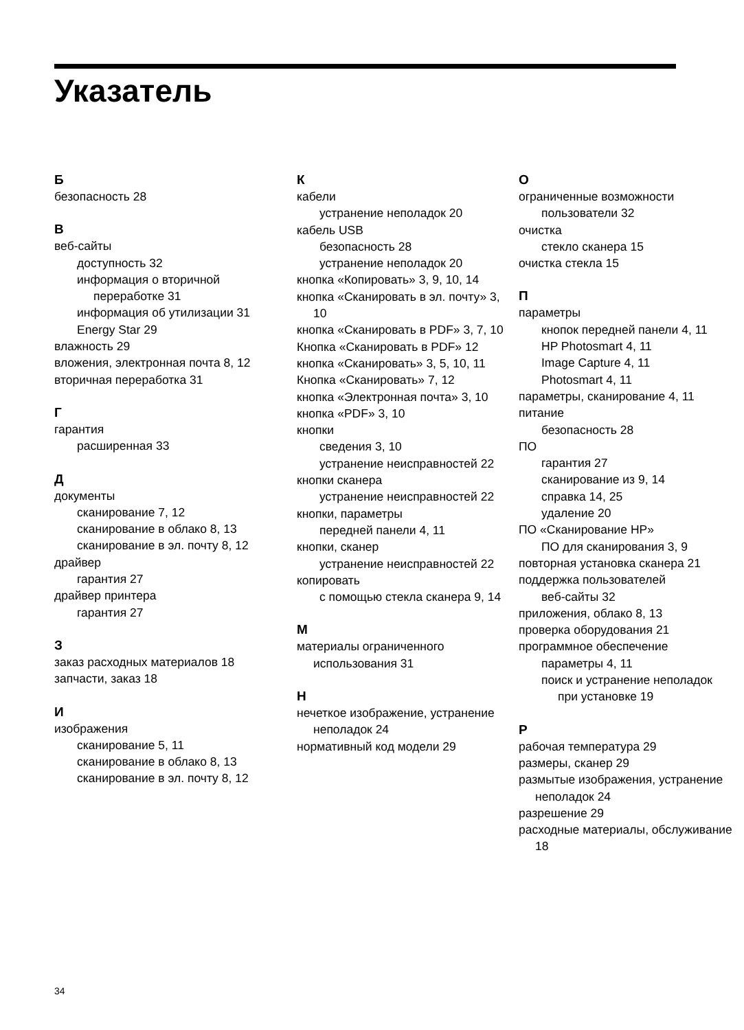Указатель
Б
безопасность 28
В
веб-сайты
доступность 32
информация о вторичной переработке 31
информация об утилизации 31
Energy Star 29
влажность 29
вложения, электронная почта 8, 12
вторичная переработка 31
Г
гарантия
расширенная 33
Д
документы
сканирование 7, 12
сканирование в облако 8, 13
сканирование в эл. почту 8, 12
драйвер
гарантия 27
драйвер принтера
гарантия 27
З
заказ расходных материалов 18
запчасти, заказ 18
И
изображения
сканирование 5, 11
сканирование в облако 8, 13
сканирование в эл. почту 8, 12
К
кабели
устранение неполадок 20
кабель USB
безопасность 28
устранение неполадок 20
кнопка «Копировать» 3, 9, 10, 14
кнопка «Сканировать в эл. почту» 3, 10
кнопка «Сканировать в PDF» 3, 7, 10
Кнопка «Сканировать в PDF» 12
кнопка «Сканировать» 3, 5, 10, 11
Кнопка «Сканировать» 7, 12
кнопка «Электронная почта» 3, 10
кнопка «PDF» 3, 10
кнопки
сведения 3, 10
устранение неисправностей 22
кнопки сканера
устранение неисправностей 22
кнопки, параметры
передней панели 4, 11
кнопки, сканер
устранение неисправностей 22
копировать
с помощью стекла сканера 9, 14
М
материалы ограниченного использования 31
Н
нечеткое изображение, устранение неполадок 24
нормативный код модели 29
О
ограниченные возможности
пользователи 32
очистка
стекло сканера 15
очистка стекла 15
П
параметры
кнопок передней панели 4, 11
HP Photosmart 4, 11
Image Capture 4, 11
Photosmart 4, 11
параметры, сканирование 4, 11
питание
безопасность 28
ПО
гарантия 27
сканирование из 9, 14
справка 14, 25
удаление 20
ПО «Сканирование HP»
ПО для сканирования 3, 9
повторная установка сканера 21
поддержка пользователей
веб-сайты 32
приложения, облако 8, 13
проверка оборудования 21
программное обеспечение
параметры 4, 11
поиск и устранение неполадок при установке 19
Р
рабочая температура 29
размеры, сканер 29
размытые изображения, устранение неполадок 24
разрешение 29
расходные материалы, обслуживание 18
34